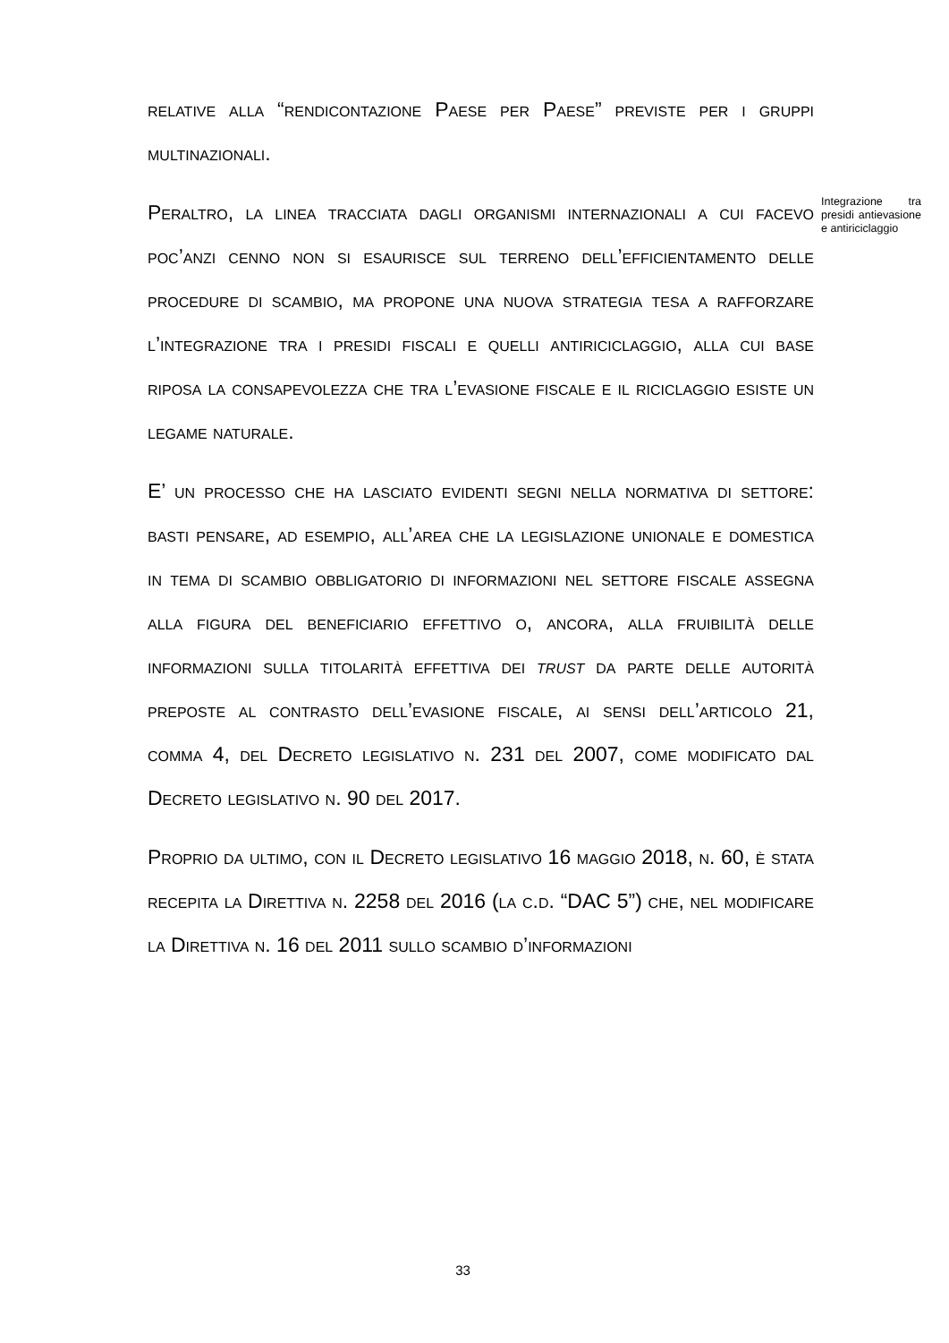relative alla “rendicontazione Paese per Paese” previste per i gruppi multinazionali.
Peraltro, la linea tracciata dagli organismi internazionali a cui facevo poc’anzi cenno non si esaurisce sul terreno dell’efficientamento delle procedure di scambio, ma propone una nuova strategia tesa a rafforzare l’integrazione tra i presidi fiscali e quelli antiriciclaggio, alla cui base riposa la consapevolezza che tra l’evasione fiscale e il riciclaggio esiste un legame naturale.
E’ un processo che ha lasciato evidenti segni nella normativa di settore: basti pensare, ad esempio, all’area che la legislazione unionale e domestica in tema di scambio obbligatorio di informazioni nel settore fiscale assegna alla figura del beneficiario effettivo o, ancora, alla fruibilità delle informazioni sulla titolarità effettiva dei trust da parte delle autorità preposte al contrasto dell’evasione fiscale, ai sensi dell’articolo 21, comma 4, del Decreto legislativo n. 231 del 2007, come modificato dal Decreto legislativo n. 90 del 2017.
Proprio da ultimo, con il Decreto legislativo 16 maggio 2018, n. 60, è stata recepita la Direttiva n. 2258 del 2016 (la c.d. “DAC 5”) che, nel modificare la Direttiva n. 16 del 2011 sullo scambio d’informazioni
Integrazione tra presidi antievasione e antiriciclaggio
33